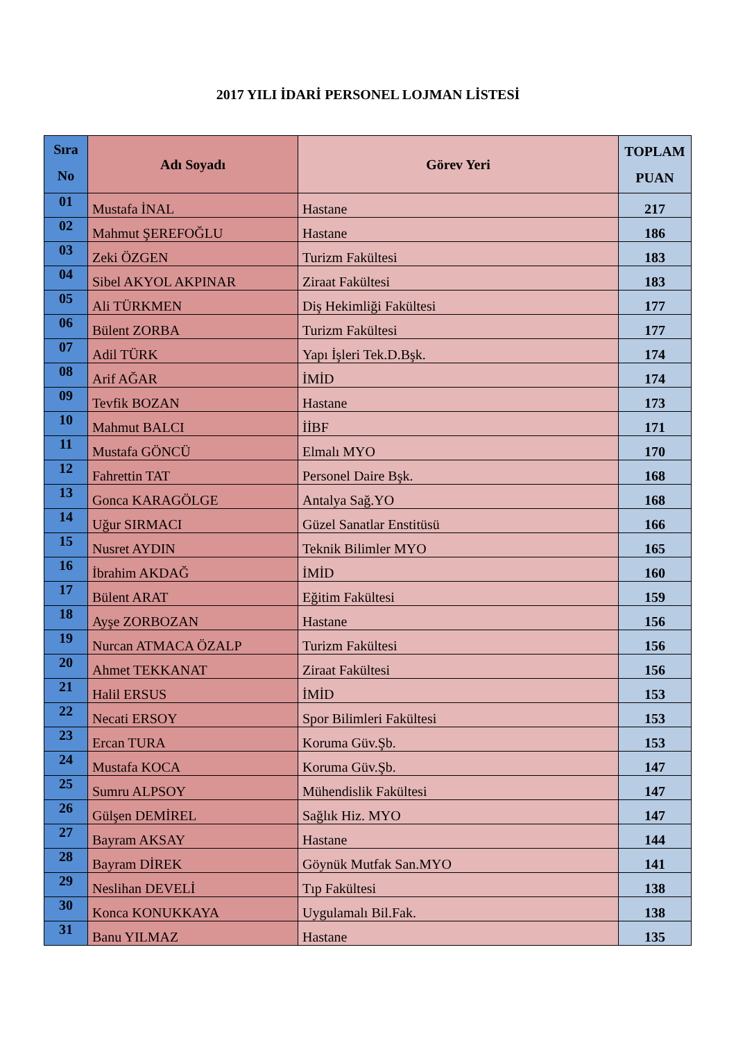2017 YILI İDARİ PERSONEL LOJMAN LİSTESİ
| Sıra No | Adı Soyadı | Görev Yeri | TOPLAM PUAN |
| --- | --- | --- | --- |
| 01 | Mustafa İNAL | Hastane | 217 |
| 02 | Mahmut ŞEREFOĞLU | Hastane | 186 |
| 03 | Zeki ÖZGEN | Turizm Fakültesi | 183 |
| 04 | Sibel AKYOL AKPINAR | Ziraat Fakültesi | 183 |
| 05 | Ali TÜRKMEN | Diş Hekimliği Fakültesi | 177 |
| 06 | Bülent ZORBA | Turizm Fakültesi | 177 |
| 07 | Adil TÜRK | Yapı İşleri Tek.D.Bşk. | 174 |
| 08 | Arif AĞAR | İMİD | 174 |
| 09 | Tevfik BOZAN | Hastane | 173 |
| 10 | Mahmut BALCI | İİBF | 171 |
| 11 | Mustafa GÖNCÜ | Elmalı MYO | 170 |
| 12 | Fahrettin TAT | Personel Daire Bşk. | 168 |
| 13 | Gonca KARAGÖLGE | Antalya Sağ.YO | 168 |
| 14 | Uğur SIRMACI | Güzel Sanatlar Enstitüsü | 166 |
| 15 | Nusret AYDIN | Teknik Bilimler MYO | 165 |
| 16 | İbrahim AKDAĞ | İMİD | 160 |
| 17 | Bülent ARAT | Eğitim Fakültesi | 159 |
| 18 | Ayşe ZORBOZAN | Hastane | 156 |
| 19 | Nurcan ATMACA ÖZALP | Turizm Fakültesi | 156 |
| 20 | Ahmet TEKKANAT | Ziraat Fakültesi | 156 |
| 21 | Halil ERSUS | İMİD | 153 |
| 22 | Necati ERSOY | Spor Bilimleri Fakültesi | 153 |
| 23 | Ercan TURA | Koruma Güv.Şb. | 153 |
| 24 | Mustafa KOCA | Koruma Güv.Şb. | 147 |
| 25 | Sumru ALPSOY | Mühendislik Fakültesi | 147 |
| 26 | Gülşen DEMİREL | Sağlık Hiz. MYO | 147 |
| 27 | Bayram AKSAY | Hastane | 144 |
| 28 | Bayram DİREK | Göynük Mutfak San.MYO | 141 |
| 29 | Neslihan DEVELİ | Tıp Fakültesi | 138 |
| 30 | Konca KONUKKAYA | Uygulamalı Bil.Fak. | 138 |
| 31 | Banu YILMAZ | Hastane | 135 |